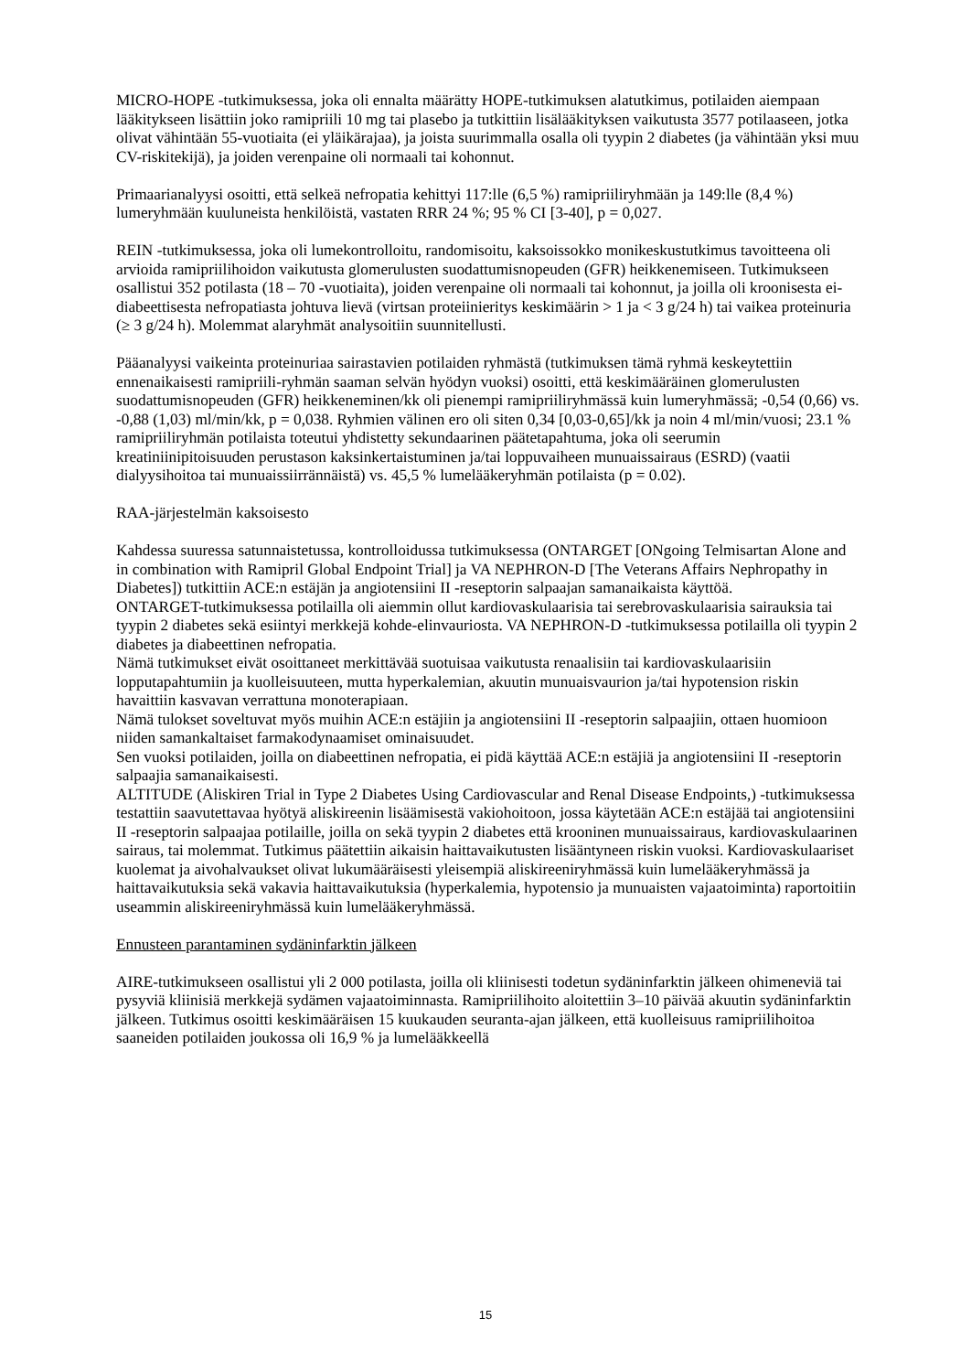MICRO-HOPE -tutkimuksessa, joka oli ennalta määrätty HOPE-tutkimuksen alatutkimus, potilaiden aiempaan lääkitykseen lisättiin joko ramipriili 10 mg tai plasebo ja tutkittiin lisälääkityksen vaikutusta 3577 potilaaseen, jotka olivat vähintään 55-vuotiaita (ei yläikärajaa), ja joista suurimmalla osalla oli tyypin 2 diabetes (ja vähintään yksi muu CV-riskitekijä), ja joiden verenpaine oli normaali tai kohonnut.
Primaarianalyysi osoitti, että selkeä nefropatia kehittyi 117:lle (6,5 %) ramipriiliryhmään ja 149:lle (8,4 %) lumeryhmään kuuluneista henkilöistä, vastaten RRR 24 %; 95 % CI [3-40], p = 0,027.
REIN -tutkimuksessa, joka oli lumekontrolloitu, randomisoitu, kaksoissokko monikeskustutkimus tavoitteena oli arvioida ramipriilihoidon vaikutusta glomerulusten suodattumisnopeuden (GFR) heikkenemiseen. Tutkimukseen osallistui 352 potilasta (18 – 70 -vuotiaita), joiden verenpaine oli normaali tai kohonnut, ja joilla oli kroonisesta ei-diabeettisesta nefropatiasta johtuva lievä (virtsan proteiinieritys keskimäärin > 1 ja < 3 g/24 h) tai vaikea proteinuria (≥ 3 g/24 h). Molemmat alaryhmät analysoitiin suunnitellusti.
Pääanalyysi vaikeinta proteinuriaa sairastavien potilaiden ryhmästä (tutkimuksen tämä ryhmä keskeytettiin ennenaikaisesti ramipriili-ryhmän saaman selvän hyödyn vuoksi) osoitti, että keskimääräinen glomerulusten suodattumisnopeuden (GFR) heikkeneminen/kk oli pienempi ramipriiliryhmässä kuin lumeryhmässä; -0,54 (0,66) vs. -0,88 (1,03) ml/min/kk, p = 0,038. Ryhmien välinen ero oli siten 0,34 [0,03-0,65]/kk ja noin 4 ml/min/vuosi; 23.1 % ramipriiliryhmän potilaista toteutui yhdistetty sekundaarinen päätetapahtuma, joka oli seerumin kreatiniinipitoisuuden perustason kaksinkertaistuminen ja/tai loppuvaiheen munuaissairaus (ESRD) (vaatii dialyysihoitoa tai munuaissiirrännäistä) vs. 45,5 % lumelääkeryhmän potilaista (p = 0.02).
RAA-järjestelmän kaksoisesto
Kahdessa suuressa satunnaistetussa, kontrolloidussa tutkimuksessa (ONTARGET [ONgoing Telmisartan Alone and in combination with Ramipril Global Endpoint Trial] ja VA NEPHRON-D [The Veterans Affairs Nephropathy in Diabetes]) tutkittiin ACE:n estäjän ja angiotensiini II -reseptorin salpaajan samanaikaista käyttöä.
ONTARGET-tutkimuksessa potilailla oli aiemmin ollut kardiovaskulaarisia tai serebrovaskulaarisia sairauksia tai tyypin 2 diabetes sekä esiintyi merkkejä kohde-elinvauriosta. VA NEPHRON-D -tutkimuksessa potilailla oli tyypin 2 diabetes ja diabeettinen nefropatia.
Nämä tutkimukset eivät osoittaneet merkittävää suotuisaa vaikutusta renaalisiin tai kardiovaskulaarisiin lopputapahtumiin ja kuolleisuuteen, mutta hyperkalemian, akuutin munuaisvaurion ja/tai hypotension riskin havaittiin kasvavan verrattuna monoterapiaan.
Nämä tulokset soveltuvat myös muihin ACE:n estäjiin ja angiotensiini II -reseptorin salpaajiin, ottaen huomioon niiden samankaltaiset farmakodynaamiset ominaisuudet.
Sen vuoksi potilaiden, joilla on diabeettinen nefropatia, ei pidä käyttää ACE:n estäjiä ja angiotensiini II -reseptorin salpaajia samanaikaisesti.
ALTITUDE (Aliskiren Trial in Type 2 Diabetes Using Cardiovascular and Renal Disease Endpoints,) -tutkimuksessa testattiin saavutettavaa hyötyä aliskireenin lisäämisestä vakiohoitoon, jossa käytetään ACE:n estäjää tai angiotensiini II -reseptorin salpaajaa potilaille, joilla on sekä tyypin 2 diabetes että krooninen munuaissairaus, kardiovaskulaarinen sairaus, tai molemmat. Tutkimus päätettiin aikaisin haittavaikutusten lisääntyneen riskin vuoksi. Kardiovaskulaariset kuolemat ja aivohalvaukset olivat lukumääräisesti yleisempiä aliskireeniryhmässä kuin lumelääkeryhmässä ja haittavaikutuksia sekä vakavia haittavaikutuksia (hyperkalemia, hypotensio ja munuaisten vajaatoiminta) raportoitiin useammin aliskireeniryhmässä kuin lumelääkeryhmässä.
Ennusteen parantaminen sydäninfarktin jälkeen
AIRE-tutkimukseen osallistui yli 2 000 potilasta, joilla oli kliinisesti todetun sydäninfarktin jälkeen ohimeneviä tai pysyviä kliinisiä merkkejä sydämen vajaatoiminnasta. Ramipriilihoito aloitettiin 3–10 päivää akuutin sydäninfarktin jälkeen. Tutkimus osoitti keskimääräisen 15 kuukauden seuranta-ajan jälkeen, että kuolleisuus ramipriilihoitoa saaneiden potilaiden joukossa oli 16,9 % ja lumelääkkeellä
15